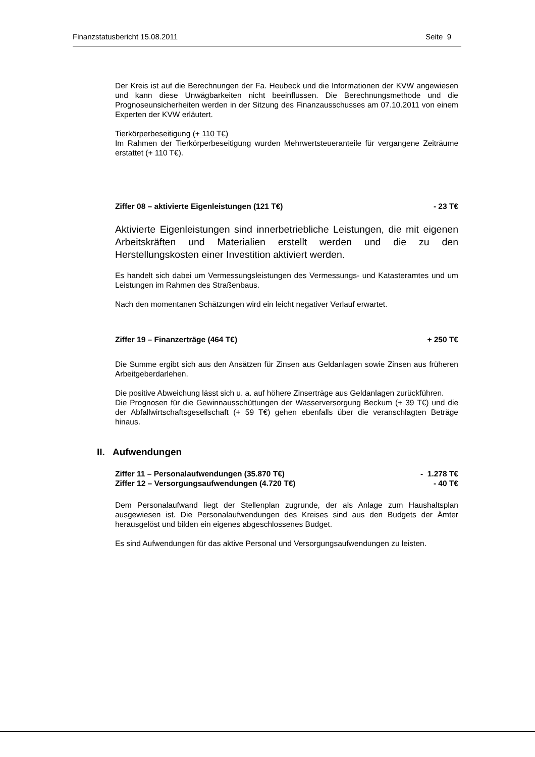Finanzstatusbericht 15.08.2011 Seite 9
Der Kreis ist auf die Berechnungen der Fa. Heubeck und die Informationen der KVW angewiesen und kann diese Unwägbarkeiten nicht beeinflussen. Die Berechnungsmethode und die Prognoseunsicherheiten werden in der Sitzung des Finanzausschusses am 07.10.2011 von einem Experten der KVW erläutert.
Tierkörperbeseitigung (+ 110 T€)
Im Rahmen der Tierkörperbeseitigung wurden Mehrwertsteueranteile für vergangene Zeiträume erstattet (+ 110 T€).
Ziffer 08 – aktivierte Eigenleistungen (121 T€) - 23 T€
Aktivierte Eigenleistungen sind innerbetriebliche Leistungen, die mit eigenen Arbeitskräften und Materialien erstellt werden und die zu den Herstellungskosten einer Investition aktiviert werden.
Es handelt sich dabei um Vermessungsleistungen des Vermessungs- und Katasteramtes und um Leistungen im Rahmen des Straßenbaus.
Nach den momentanen Schätzungen wird ein leicht negativer Verlauf erwartet.
Ziffer 19 – Finanzerträge (464 T€) + 250 T€
Die Summe ergibt sich aus den Ansätzen für Zinsen aus Geldanlagen sowie Zinsen aus früheren Arbeitgeberdarlehen.
Die positive Abweichung lässt sich u. a. auf höhere Zinserträge aus Geldanlagen zurückführen.
Die Prognosen für die Gewinnausschüttungen der Wasserversorgung Beckum (+ 39 T€) und die der Abfallwirtschaftsgesellschaft (+ 59 T€) gehen ebenfalls über die veranschlagten Beträge hinaus.
II. Aufwendungen
Ziffer 11 – Personalaufwendungen (35.870 T€) - 1.278 T€
Ziffer 12 – Versorgungsaufwendungen (4.720 T€) - 40 T€
Dem Personalaufwand liegt der Stellenplan zugrunde, der als Anlage zum Haushaltsplan ausgewiesen ist. Die Personalaufwendungen des Kreises sind aus den Budgets der Ämter herausgelöst und bilden ein eigenes abgeschlossenes Budget.
Es sind Aufwendungen für das aktive Personal und Versorgungsaufwendungen zu leisten.